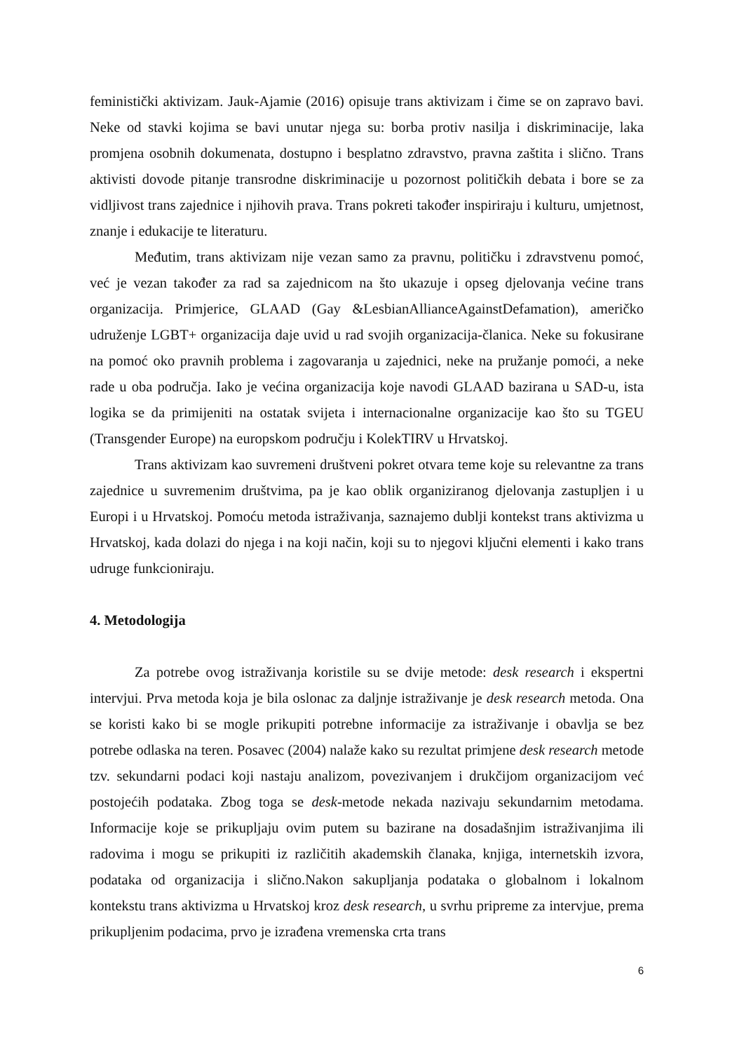feministički aktivizam. Jauk-Ajamie (2016) opisuje trans aktivizam i čime se on zapravo bavi. Neke od stavki kojima se bavi unutar njega su: borba protiv nasilja i diskriminacije, laka promjena osobnih dokumenata, dostupno i besplatno zdravstvo, pravna zaštita i slično. Trans aktivisti dovode pitanje transrodne diskriminacije u pozornost političkih debata i bore se za vidljivost trans zajednice i njihovih prava. Trans pokreti također inspiriraju i kulturu, umjetnost, znanje i edukacije te literaturu.
Međutim, trans aktivizam nije vezan samo za pravnu, političku i zdravstvenu pomoć, već je vezan također za rad sa zajednicom na što ukazuje i opseg djelovanja većine trans organizacija. Primjerice, GLAAD (Gay &LesbianAllianceAgainstDefamation), američko udruženje LGBT+ organizacija daje uvid u rad svojih organizacija-članica. Neke su fokusirane na pomoć oko pravnih problema i zagovaranja u zajednici, neke na pružanje pomoći, a neke rade u oba područja. Iako je većina organizacija koje navodi GLAAD bazirana u SAD-u, ista logika se da primijeniti na ostatak svijeta i internacionalne organizacije kao što su TGEU (Transgender Europe) na europskom području i KolekTIRV u Hrvatskoj.
Trans aktivizam kao suvremeni društveni pokret otvara teme koje su relevantne za trans zajednice u suvremenim društvima, pa je kao oblik organiziranog djelovanja zastupljen i u Europi i u Hrvatskoj. Pomoću metoda istraživanja, saznajemo dublji kontekst trans aktivizma u Hrvatskoj, kada dolazi do njega i na koji način, koji su to njegovi ključni elementi i kako trans udruge funkcioniraju.
4. Metodologija
Za potrebe ovog istraživanja koristile su se dvije metode: desk research i ekspertni intervjui. Prva metoda koja je bila oslonac za daljnje istraživanje je desk research metoda. Ona se koristi kako bi se mogle prikupiti potrebne informacije za istraživanje i obavlja se bez potrebe odlaska na teren. Posavec (2004) nalaže kako su rezultat primjene desk research metode tzv. sekundarni podaci koji nastaju analizom, povezivanjem i drukčijom organizacijom već postojećih podataka. Zbog toga se desk-metode nekada nazivaju sekundarnim metodama. Informacije koje se prikupljaju ovim putem su bazirane na dosadašnjim istraživanjima ili radovima i mogu se prikupiti iz različitih akademskih članaka, knjiga, internetskih izvora, podataka od organizacija i slično.Nakon sakupljanja podataka o globalnom i lokalnom kontekstu trans aktivizma u Hrvatskoj kroz desk research, u svrhu pripreme za intervjue, prema prikupljenim podacima, prvo je izrađena vremenska crta trans
6